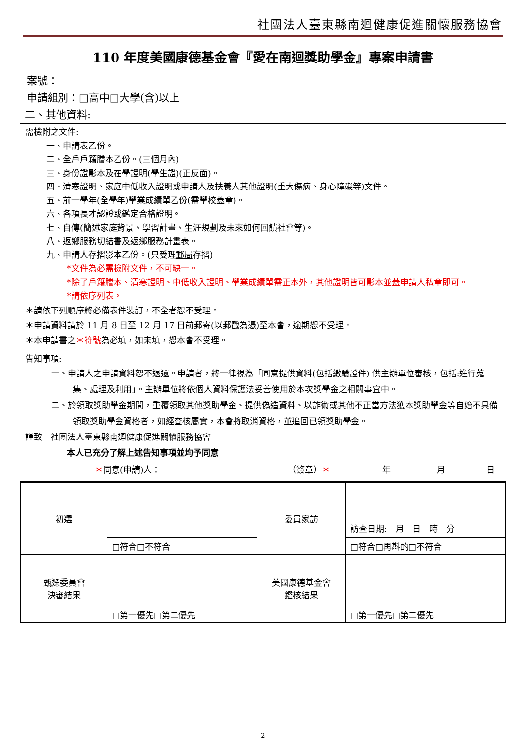社團法人臺東縣南迴健康促進關懷服務協會
110 年度美國康德基金會『愛在南迴獎助學金』專案申請書
案號：
申請組別：□高中□大學(含)以上
二、其他資料:
需檢附之文件:
一、申請表乙份。
二、全戶戶籍謄本乙份。(三個月內)
三、身份證影本及在學證明(學生證)(正反面)。
四、清寒證明、家庭中低收入證明或申請人及扶養人其他證明(重大傷病、身心障礙等)文件。
五、前一學年(全學年)學業成績單乙份(需學校蓋章)。
六、各項長才認證或鑑定合格證明。
七、自傳(簡述家庭背景、學習計畫、生涯規劃及未來如何回饋社會等)。
八、返鄉服務切結書及返鄉服務計畫表。
九、申請人存摺影本乙份。(只受理郵局存摺)
*文件為必需檢附文件，不可缺一。
*除了戶籍謄本、清寒證明、中低收入證明、學業成績單需正本外，其他證明皆可影本並蓋申請人私章即可。
*請依序列表。
＊請依下列順序將必備表件裝訂，不全者恕不受理。
＊申請資料請於 11 月 8 日至 12 月 17 日前郵寄(以郵戳為憑)至本會，逾期恕不受理。
＊本申請書之＊符號為必填，如未填，恕本會不受理。
告知事項:
一、申請人之申請資料恕不退還。申請者，將一律視為「同意提供資料(包括繳驗證件) 供主辦單位審核，包括:進行蒐集、處理及利用」。主辦單位將依個人資料保護法妥善使用於本次獎學金之相關事宜中。
二、於領取獎助學金期間，重覆領取其他獎助學金、提供偽造資料、以詐術或其他不正當方法獲本獎助學金等自始不具備領取獎助學金資格者，如經查核屬實，本會將取消資格，並追回已領獎助學金。
謹致　社團法人臺東縣南迴健康促進關懷服務協會
本人已充分了解上述告知事項並均予同意
＊同意(申請)人： （簽章）＊ 年 月 日
| 初選 | | 委員家訪 | 訪查日期: 月 日 時 分 |
| | □符合□不符合 | | □符合□再斟酌□不符合 |
| 甄選委員會 決審結果 | | 美國康德基金會 鑑核結果 | |
| | □第一優先□第二優先 | | □第一優先□第二優先 |
2